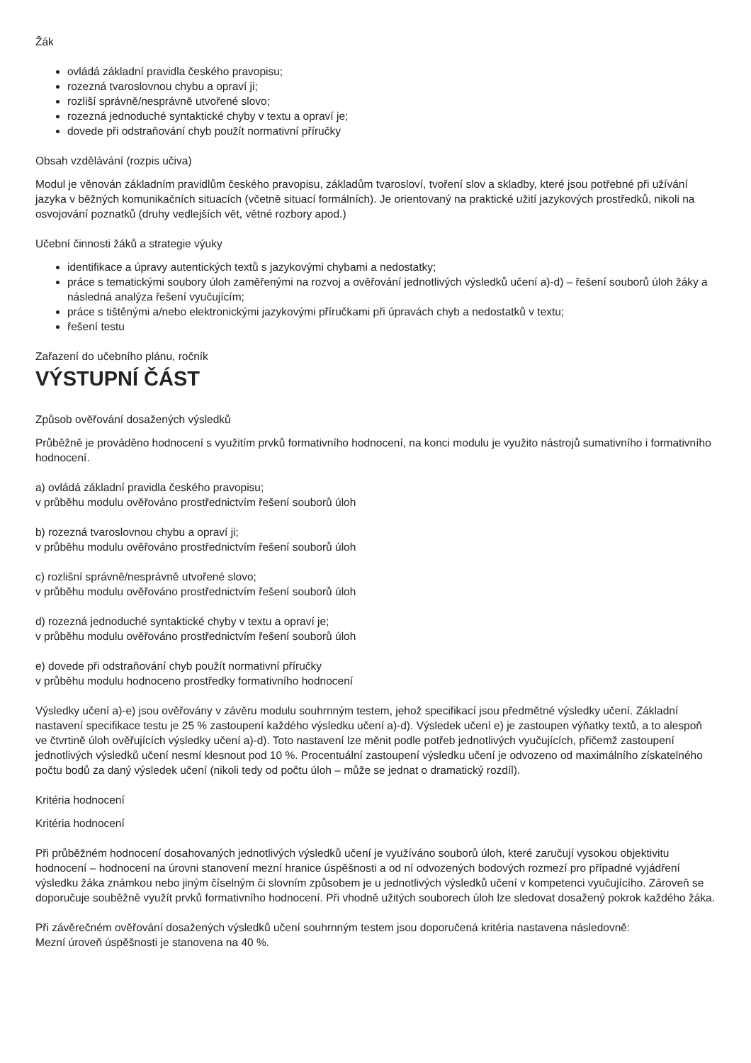Žák
ovládá základní pravidla českého pravopisu;
rozezná tvaroslovnou chybu a opraví ji;
rozliší správně/nesprávně utvořené slovo;
rozezná jednoduché syntaktické chyby v textu a opraví je;
dovede při odstraňování chyb použít normativní příručky
Obsah vzdělávání (rozpis učiva)
Modul je věnován základním pravidlům českého pravopisu, základům tvarosloví, tvoření slov a skladby, které jsou potřebné při užívání jazyka v běžných komunikačních situacích (včetně situací formálních). Je orientovaný na praktické užití jazykových prostředků, nikoli na osvojování poznatků (druhy vedlejších vět, větné rozbory apod.)
Učební činnosti žáků a strategie výuky
identifikace a úpravy autentických textů s jazykovými chybami a nedostatky;
práce s tematickými soubory úloh zaměřenými na rozvoj a ověřování jednotlivých výsledků učení a)-d) – řešení souborů úloh žáky a následná analýza řešení vyučujícím;
práce s tištěnými a/nebo elektronickými jazykovými příručkami při úpravách chyb a nedostatků v textu;
řešení testu
Zařazení do učebního plánu, ročník
VÝSTUPNÍ ČÁST
Způsob ověřování dosažených výsledků
Průběžně je prováděno hodnocení s využitím prvků formativního hodnocení, na konci modulu je využito nástrojů sumativního i formativního hodnocení.
a) ovládá základní pravidla českého pravopisu;
v průběhu modulu ověřováno prostřednictvím řešení souborů úloh
b) rozezná tvaroslovnou chybu a opraví ji;
v průběhu modulu ověřováno prostřednictvím řešení souborů úloh
c) rozlišní správně/nesprávně utvořené slovo;
v průběhu modulu ověřováno prostřednictvím řešení souborů úloh
d) rozezná jednoduché syntaktické chyby v textu a opraví je;
v průběhu modulu ověřováno prostřednictvím řešení souborů úloh
e) dovede při odstraňování chyb použít normativní příručky
v průběhu modulu hodnoceno prostředky formativního hodnocení
Výsledky učení a)-e) jsou ověřovány v závěru modulu souhrnným testem, jehož specifikací jsou předmětné výsledky učení. Základní nastavení specifikace testu je 25 % zastoupení každého výsledku učení a)-d). Výsledek učení e) je zastoupen výňatky textů, a to alespoň ve čtvrtině úloh ověřujících výsledky učení a)-d). Toto nastavení lze měnit podle potřeb jednotlivých vyučujících, přičemž zastoupení jednotlivých výsledků učení nesmí klesnout pod 10 %. Procentuální zastoupení výsledku učení je odvozeno od maximálního získatelného počtu bodů za daný výsledek učení (nikoli tedy od počtu úloh – může se jednat o dramatický rozdíl).
Kritéria hodnocení
Kritéria hodnocení
Při průběžném hodnocení dosahovaných jednotlivých výsledků učení je využíváno souborů úloh, které zaručují vysokou objektivitu hodnocení – hodnocení na úrovni stanovení mezní hranice úspěšnosti a od ní odvozených bodových rozmezí pro případné vyjádření výsledku žáka známkou nebo jiným číselným či slovním způsobem je u jednotlivých výsledků učení v kompetenci vyučujícího. Zároveň se doporučuje souběžně využít prvků formativního hodnocení. Při vhodně užitých souborech úloh lze sledovat dosažený pokrok každého žáka.
Při závěrečném ověřování dosažených výsledků učení souhrnným testem jsou doporučená kritéria nastavena následovně:
Mezní úroveň úspěšnosti je stanovena na 40 %.